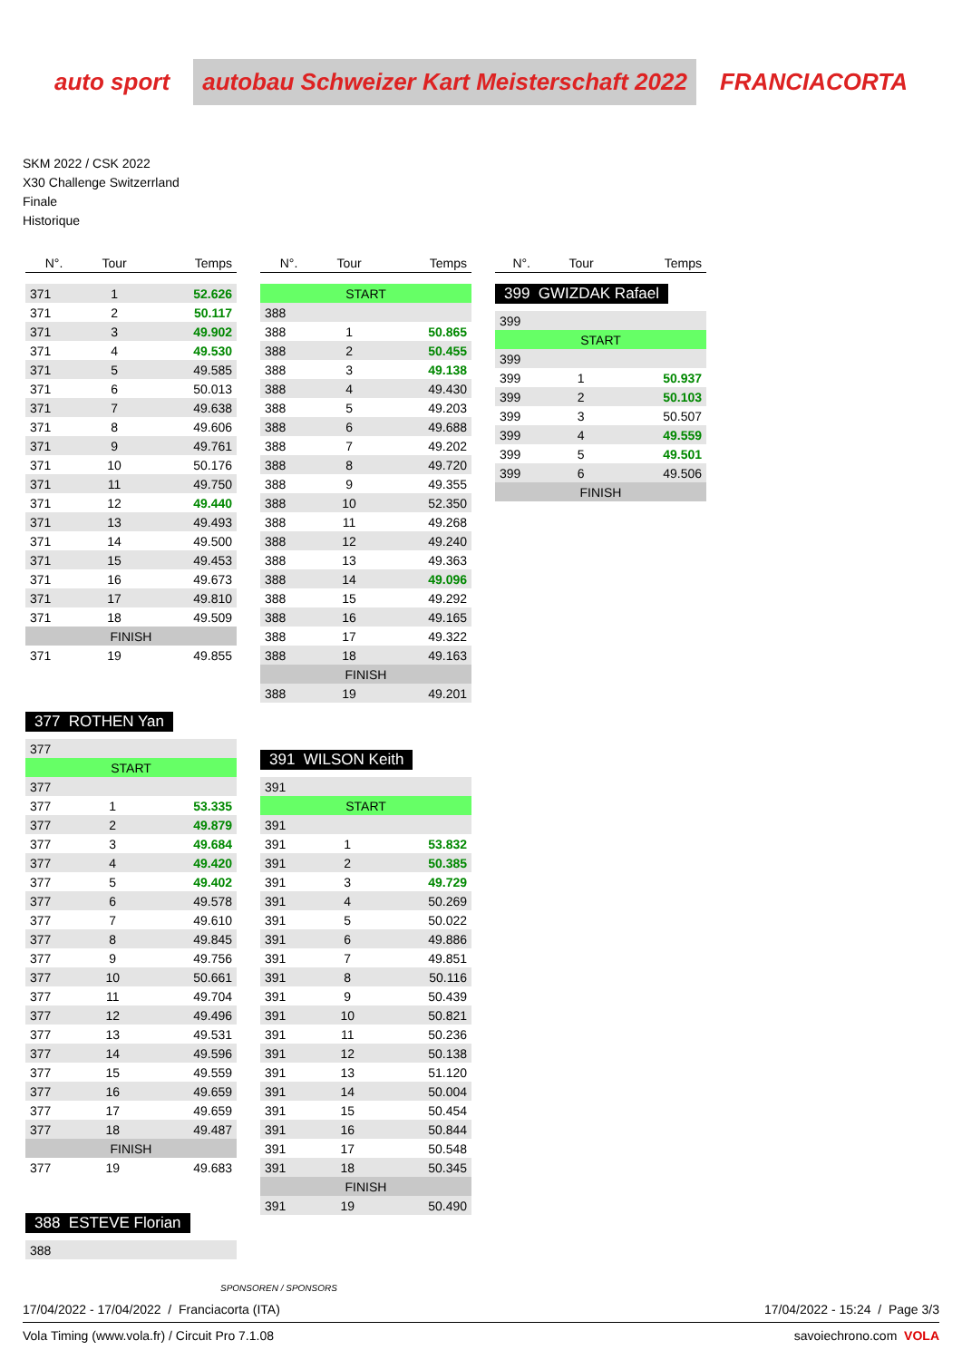auto sport autobau Schweizer Kart Meisterschaft 2022 FRANCIACORTA
SKM 2022 / CSK 2022
X30 Challenge Switzerrland
Finale
Historique
| N°. | Tour | Temps |
| --- | --- | --- |
| 371 | 1 | 52.626 |
| 371 | 2 | 50.117 |
| 371 | 3 | 49.902 |
| 371 | 4 | 49.530 |
| 371 | 5 | 49.585 |
| 371 | 6 | 50.013 |
| 371 | 7 | 49.638 |
| 371 | 8 | 49.606 |
| 371 | 9 | 49.761 |
| 371 | 10 | 50.176 |
| 371 | 11 | 49.750 |
| 371 | 12 | 49.440 |
| 371 | 13 | 49.493 |
| 371 | 14 | 49.500 |
| 371 | 15 | 49.453 |
| 371 | 16 | 49.673 |
| 371 | 17 | 49.810 |
| 371 | 18 | 49.509 |
| FINISH | | |
| 371 | 19 | 49.855 |
377 ROTHEN Yan
| 377 | | |
| START | | |
| 377 | | |
| 377 | 1 | 53.335 |
| 377 | 2 | 49.879 |
| 377 | 3 | 49.684 |
| 377 | 4 | 49.420 |
| 377 | 5 | 49.402 |
| 377 | 6 | 49.578 |
| 377 | 7 | 49.610 |
| 377 | 8 | 49.845 |
| 377 | 9 | 49.756 |
| 377 | 10 | 50.661 |
| 377 | 11 | 49.704 |
| 377 | 12 | 49.496 |
| 377 | 13 | 49.531 |
| 377 | 14 | 49.596 |
| 377 | 15 | 49.559 |
| 377 | 16 | 49.659 |
| 377 | 17 | 49.659 |
| 377 | 18 | 49.487 |
| FINISH | | |
| 377 | 19 | 49.683 |
388 ESTEVE Florian
| 388 |
| N°. | Tour | Temps |
| --- | --- | --- |
| START | | |
| 388 | | |
| 388 | 1 | 50.865 |
| 388 | 2 | 50.455 |
| 388 | 3 | 49.138 |
| 388 | 4 | 49.430 |
| 388 | 5 | 49.203 |
| 388 | 6 | 49.688 |
| 388 | 7 | 49.202 |
| 388 | 8 | 49.720 |
| 388 | 9 | 49.355 |
| 388 | 10 | 52.350 |
| 388 | 11 | 49.268 |
| 388 | 12 | 49.240 |
| 388 | 13 | 49.363 |
| 388 | 14 | 49.096 |
| 388 | 15 | 49.292 |
| 388 | 16 | 49.165 |
| 388 | 17 | 49.322 |
| 388 | 18 | 49.163 |
| FINISH | | |
| 388 | 19 | 49.201 |
391 WILSON Keith
| 391 | | |
| START | | |
| 391 | | |
| 391 | 1 | 53.832 |
| 391 | 2 | 50.385 |
| 391 | 3 | 49.729 |
| 391 | 4 | 50.269 |
| 391 | 5 | 50.022 |
| 391 | 6 | 49.886 |
| 391 | 7 | 49.851 |
| 391 | 8 | 50.116 |
| 391 | 9 | 50.439 |
| 391 | 10 | 50.821 |
| 391 | 11 | 50.236 |
| 391 | 12 | 50.138 |
| 391 | 13 | 51.120 |
| 391 | 14 | 50.004 |
| 391 | 15 | 50.454 |
| 391 | 16 | 50.844 |
| 391 | 17 | 50.548 |
| 391 | 18 | 50.345 |
| FINISH | | |
| 391 | 19 | 50.490 |
| N°. | Tour | Temps |
| --- | --- | --- |
399 GWIZDAK Rafael
| 399 | | |
| START | | |
| 399 | | |
| 399 | 1 | 50.937 |
| 399 | 2 | 50.103 |
| 399 | 3 | 50.507 |
| 399 | 4 | 49.559 |
| 399 | 5 | 49.501 |
| 399 | 6 | 49.506 |
| FINISH | | |
SPONSOREN / SPONSORS
17/04/2022 - 17/04/2022 / Franciacorta (ITA) 17/04/2022 - 15:24 / Page 3/3
Vola Timing (www.vola.fr) / Circuit Pro 7.1.08 savoiechrono.com VOLA